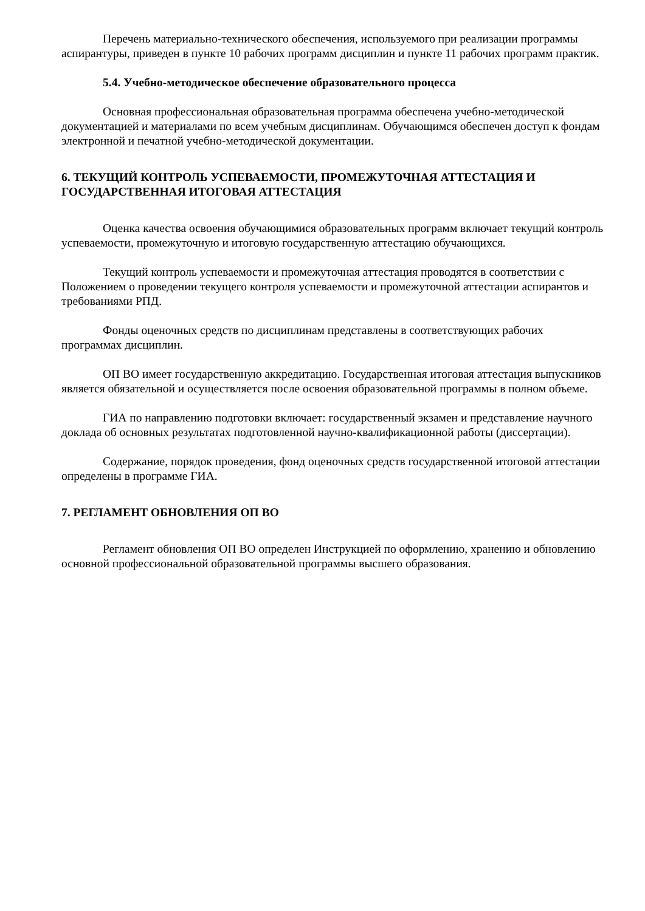Перечень материально-технического обеспечения, используемого при реализации программы аспирантуры, приведен в пункте 10 рабочих программ дисциплин и пункте 11 рабочих программ практик.
5.4. Учебно-методическое обеспечение образовательного процесса
Основная профессиональная образовательная программа обеспечена учебно-методической документацией и материалами по всем учебным дисциплинам. Обучающимся обеспечен доступ к фондам электронной и печатной учебно-методической документации.
6. ТЕКУЩИЙ КОНТРОЛЬ УСПЕВАЕМОСТИ, ПРОМЕЖУТОЧНАЯ АТТЕСТАЦИЯ И ГОСУДАРСТВЕННАЯ ИТОГОВАЯ АТТЕСТАЦИЯ
Оценка качества освоения обучающимися образовательных программ включает текущий контроль успеваемости, промежуточную и итоговую государственную аттестацию обучающихся.
Текущий контроль успеваемости и промежуточная аттестация проводятся в соответствии с Положением о проведении текущего контроля успеваемости и промежуточной аттестации аспирантов и требованиями РПД.
Фонды оценочных средств по дисциплинам представлены в соответствующих рабочих программах дисциплин.
ОП ВО имеет государственную аккредитацию. Государственная итоговая аттестация выпускников является обязательной и осуществляется после освоения образовательной программы в полном объеме.
ГИА по направлению подготовки включает: государственный экзамен и представление научного доклада об основных результатах подготовленной научно-квалификационной работы (диссертации).
Содержание, порядок проведения, фонд оценочных средств государственной итоговой аттестации определены в программе ГИА.
7. РЕГЛАМЕНТ ОБНОВЛЕНИЯ ОП ВО
Регламент обновления ОП ВО определен Инструкцией по оформлению, хранению и обновлению основной профессиональной образовательной программы высшего образования.